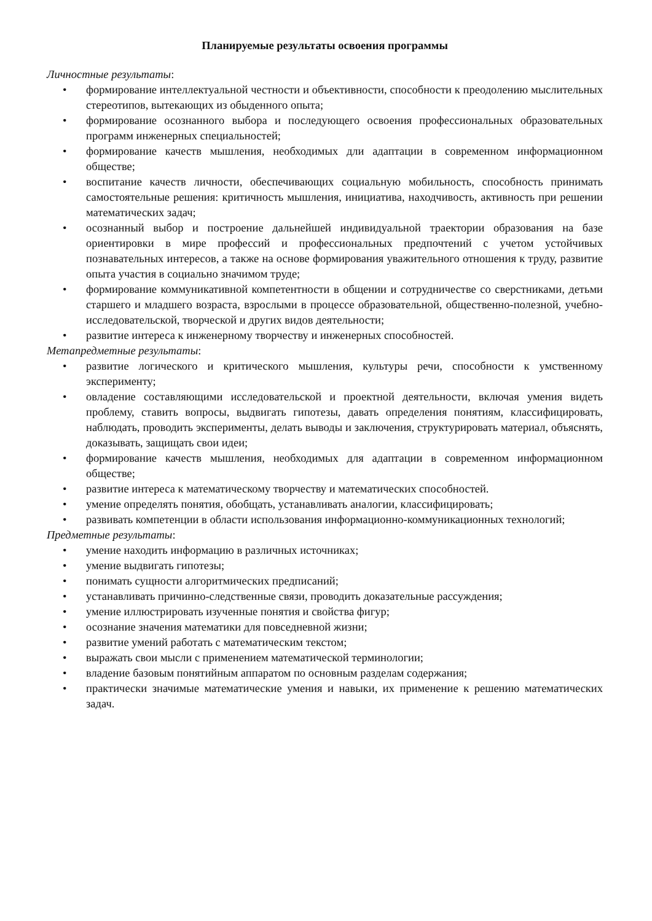Планируемые результаты освоения программы
Личностные результаты:
• формирование интеллектуальной честности и объективности, способности к преодолению мыслительных стереотипов, вытекающих из обыденного опыта;
• формирование осознанного выбора и последующего освоения профессиональных образовательных программ инженерных специальностей;
• формирование качеств мышления, необходимых дли адаптации в современном информационном обществе;
• воспитание качеств личности, обеспечивающих социальную мобильность, способность принимать самостоятельные решения: критичность мышления, инициатива, находчивость, активность при решении математических задач;
• осознанный выбор и построение дальнейшей индивидуальной траектории образования на базе ориентировки в мире профессий и профессиональных предпочтений с учетом устойчивых познавательных интересов, а также на основе формирования уважительного отношения к труду, развитие опыта участия в социально значимом труде;
• формирование коммуникативной компетентности в общении и сотрудничестве со сверстниками, детьми старшего и младшего возраста, взрослыми в процессе образовательной, общественно-полезной, учебно-исследовательской, творческой и других видов деятельности;
• развитие интереса к инженерному творчеству и инженерных способностей.
Метапредметные результаты:
• развитие логического и критического мышления, культуры речи, способности к умственному эксперименту;
• овладение составляющими исследовательской и проектной деятельности, включая умения видеть проблему, ставить вопросы, выдвигать гипотезы, давать определения понятиям, классифицировать, наблюдать, проводить эксперименты, делать выводы и заключения, структурировать материал, объяснять, доказывать, защищать свои идеи;
• формирование качеств мышления, необходимых для адаптации в современном информационном обществе;
• развитие интереса к математическому творчеству и математических способностей.
• умение определять понятия, обобщать, устанавливать аналогии, классифицировать;
• развивать компетенции в области использования информационно-коммуникационных технологий;
Предметные результаты:
• умение находить информацию в различных источниках;
• умение выдвигать гипотезы;
• понимать сущности алгоритмических предписаний;
• устанавливать причинно-следственные связи, проводить доказательные рассуждения;
• умение иллюстрировать изученные понятия и свойства фигур;
• осознание значения математики для повседневной жизни;
• развитие умений работать с математическим текстом;
• выражать свои мысли с применением математической терминологии;
• владение базовым понятийным аппаратом по основным разделам содержания;
• практически значимые математические умения и навыки, их применение к решению математических задач.